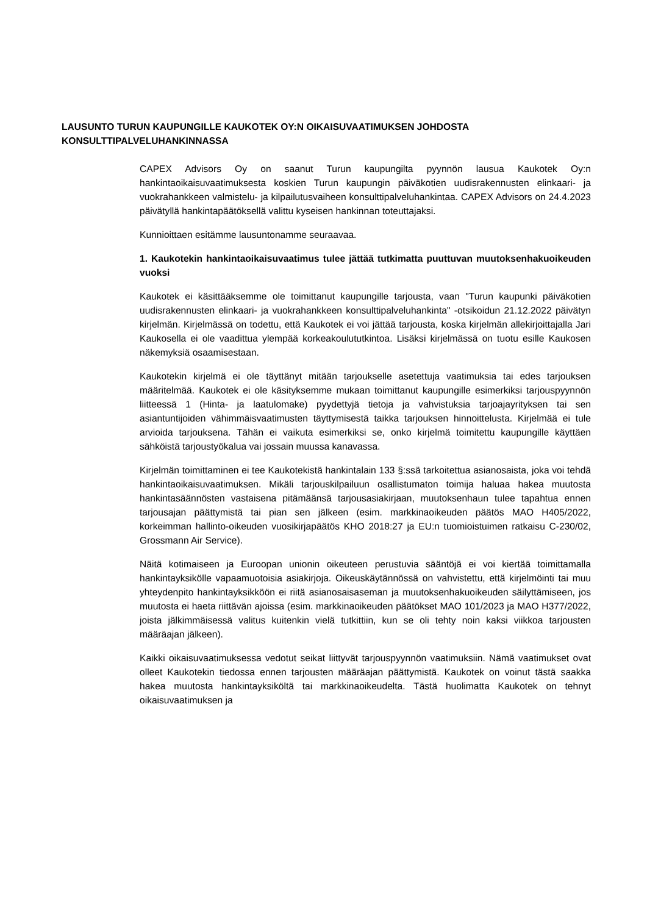LAUSUNTO TURUN KAUPUNGILLE KAUKOTEK OY:N OIKAISUVAATIMUKSEN JOHDOSTA KONSULTTIPALVELUHANKINNASSA
CAPEX Advisors Oy on saanut Turun kaupungilta pyynnön lausua Kaukotek Oy:n hankintaoikaisuvaatimuksesta koskien Turun kaupungin päiväkotien uudisrakennusten elinkaari- ja vuokrahankkeen valmistelu- ja kilpailutusvaiheen konsulttipalveluhankintaa. CAPEX Advisors on 24.4.2023 päivätyllä hankintapäätöksellä valittu kyseisen hankinnan toteuttajaksi.
Kunnioittaen esitämme lausuntonamme seuraavaa.
1. Kaukotekin hankintaoikaisuvaatimus tulee jättää tutkimatta puuttuvan muutoksenhakuoikeuden vuoksi
Kaukotek ei käsittääksemme ole toimittanut kaupungille tarjousta, vaan "Turun kaupunki päiväkotien uudisrakennusten elinkaari- ja vuokrahankkeen konsulttipalveluhankinta" -otsikoidun 21.12.2022 päivätyn kirjelmän. Kirjelmässä on todettu, että Kaukotek ei voi jättää tarjousta, koska kirjelmän allekirjoittajalla Jari Kaukosella ei ole vaadittua ylempää korkeakoulututkintoa. Lisäksi kirjelmässä on tuotu esille Kaukosen näkemyksiä osaamisestaan.
Kaukotekin kirjelmä ei ole täyttänyt mitään tarjoukselle asetettuja vaatimuksia tai edes tarjouksen määritelmää. Kaukotek ei ole käsityksemme mukaan toimittanut kaupungille esimerkiksi tarjouspyynnön liitteessä 1 (Hinta- ja laatulomake) pyydettyjä tietoja ja vahvistuksia tarjoajayrityksen tai sen asiantuntijoiden vähimmäisvaatimusten täyttymisestä taikka tarjouksen hinnoittelusta. Kirjelmää ei tule arvioida tarjouksena. Tähän ei vaikuta esimerkiksi se, onko kirjelmä toimitettu kaupungille käyttäen sähköistä tarjoustyökalua vai jossain muussa kanavassa.
Kirjelmän toimittaminen ei tee Kaukotekistä hankintalain 133 §:ssä tarkoitettua asianosaista, joka voi tehdä hankintaoikaisuvaatimuksen. Mikäli tarjouskilpailuun osallistumaton toimija haluaa hakea muutosta hankintasäännösten vastaisena pitämäänsä tarjousasiakirjaan, muutoksenhaun tulee tapahtua ennen tarjousajan päättymistä tai pian sen jälkeen (esim. markkinaoikeuden päätös MAO H405/2022, korkeimman hallinto-oikeuden vuosikirjapäätös KHO 2018:27 ja EU:n tuomioistuimen ratkaisu C-230/02, Grossmann Air Service).
Näitä kotimaiseen ja Euroopan unionin oikeuteen perustuvia sääntöjä ei voi kiertää toimittamalla hankintayksikölle vapaamuotoisia asiakirjoja. Oikeuskäytännössä on vahvistettu, että kirjelmöinti tai muu yhteydenpito hankintayksikköön ei riitä asianosaisaseman ja muutoksenhakuoikeuden säilyttämiseen, jos muutosta ei haeta riittävän ajoissa (esim. markkinaoikeuden päätökset MAO 101/2023 ja MAO H377/2022, joista jälkimmäisessä valitus kuitenkin vielä tutkittiin, kun se oli tehty noin kaksi viikkoa tarjousten määräajan jälkeen).
Kaikki oikaisuvaatimuksessa vedotut seikat liittyvät tarjouspyynnön vaatimuksiin. Nämä vaatimukset ovat olleet Kaukotekin tiedossa ennen tarjousten määräajan päättymistä. Kaukotek on voinut tästä saakka hakea muutosta hankintayksiköltä tai markkinaoikeudelta. Tästä huolimatta Kaukotek on tehnyt oikaisuvaatimuksen ja